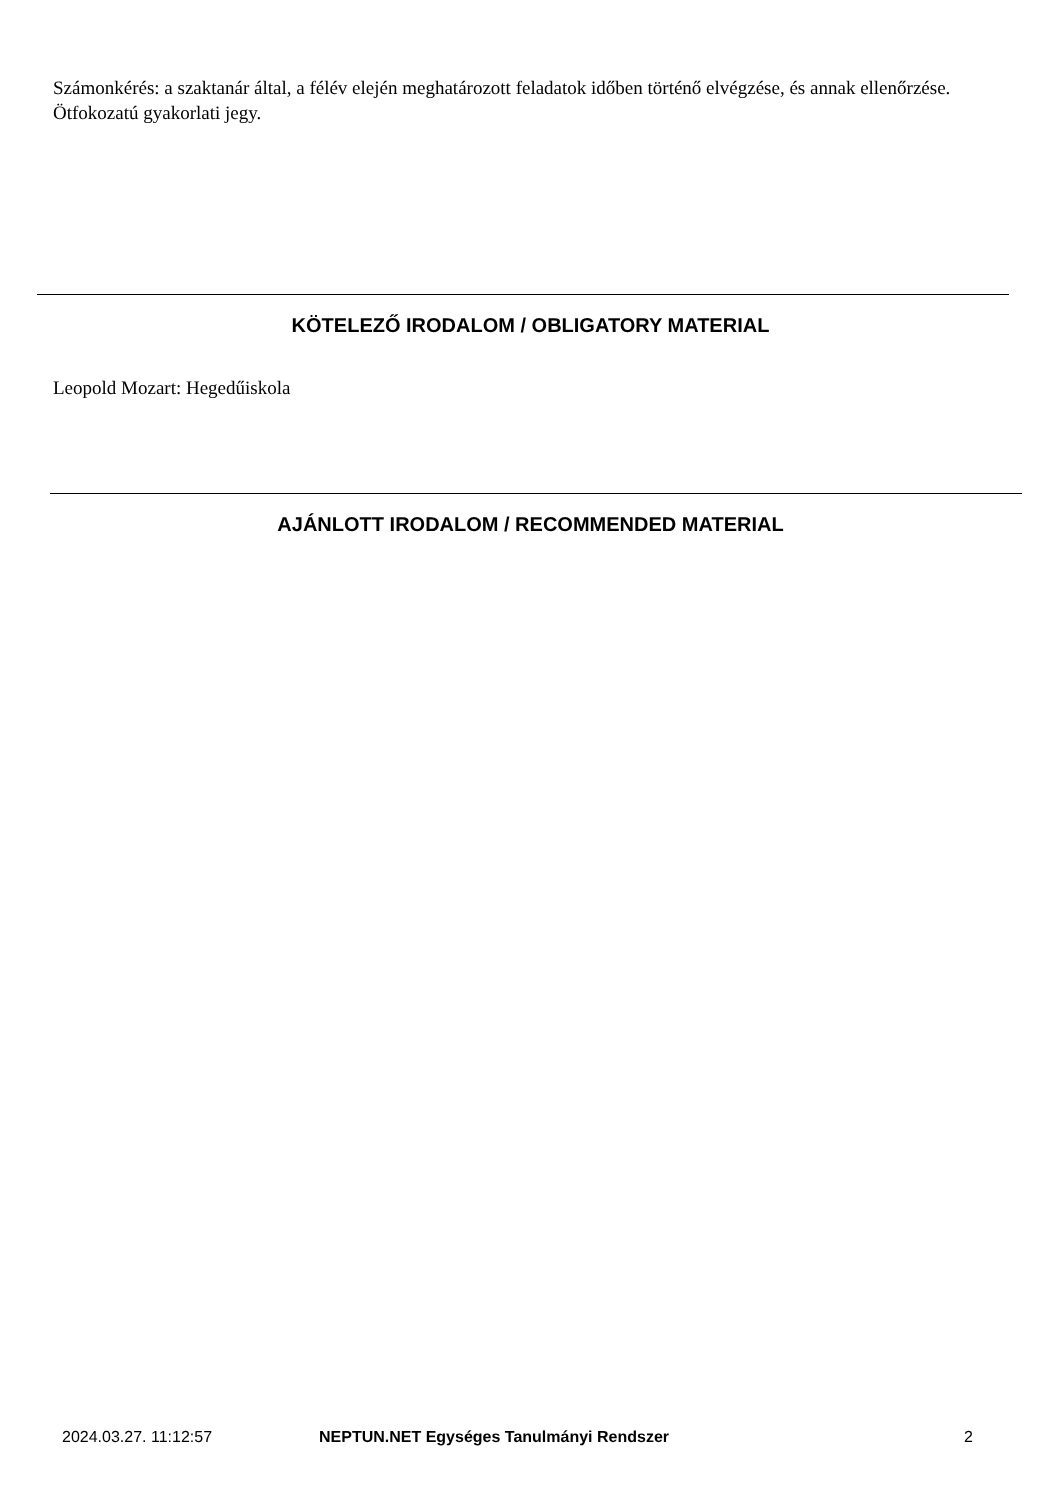Számonkérés: a szaktanár által, a félév elején meghatározott feladatok időben történő elvégzése, és annak ellenőrzése. Ötfokozatú gyakorlati jegy.
KÖTELEZŐ IRODALOM / OBLIGATORY MATERIAL
Leopold Mozart: Hegedűiskola
AJÁNLOTT IRODALOM / RECOMMENDED MATERIAL
2024.03.27. 11:12:57
NEPTUN.NET Egységes Tanulmányi Rendszer
2